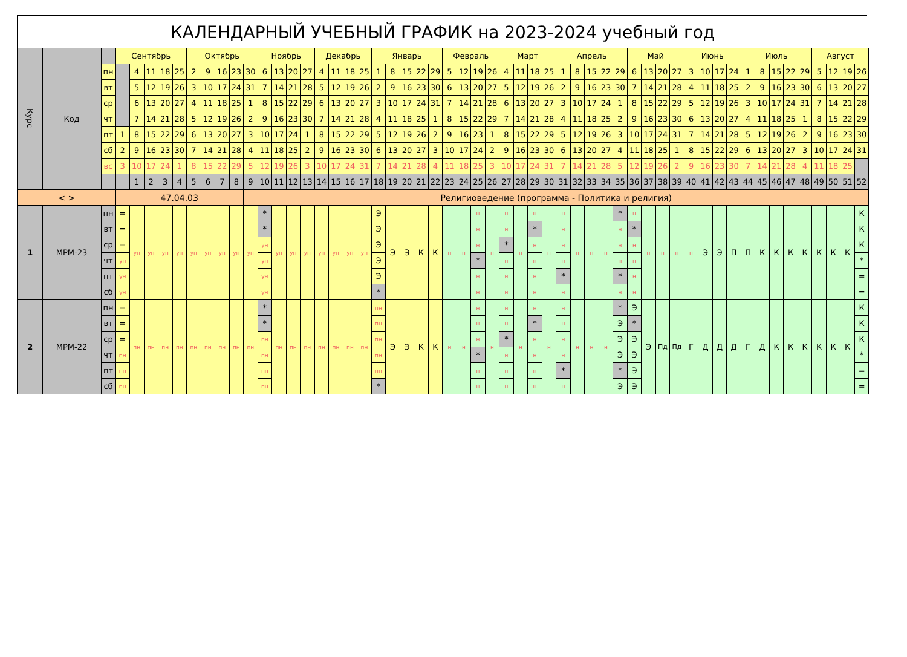КАЛЕНДАРНЫЙ УЧЕБНЫЙ ГРАФИК на 2023-2024 учебный год
| Курс | Код | | Сентябрь | | | | | Октябрь | | | | | Ноябрь | | | | Декабрь | | | | Январь | | | | | Февраль | | | | Март | | | | Апрель | | | | | Май | | | | Июнь | | | | Июль | | | | | Август | | | |
| | | пн | | 4 | 11 | 18 | 25 | 2 | 9 | 16 | 23 | 30 | 6 | 13 | 20 | 27 | 4 | 11 | 18 | 25 | 1 | 8 | 15 | 22 | 29 | 5 | 12 | 19 | 26 | 4 | 11 | 18 | 25 | 1 | 8 | 15 | 22 | 29 | 6 | 13 | 20 | 27 | 3 | 10 | 17 | 24 | 1 | 8 | 15 | 22 | 29 | 5 | 12 | 19 | 26 |
| | | вт | | 5 | 12 | 19 | 26 | 3 | 10 | 17 | 24 | 31 | 7 | 14 | 21 | 28 | 5 | 12 | 19 | 26 | 2 | 9 | 16 | 23 | 30 | 6 | 13 | 20 | 27 | 5 | 12 | 19 | 26 | 2 | 9 | 16 | 23 | 30 | 7 | 14 | 21 | 28 | 4 | 11 | 18 | 25 | 2 | 9 | 16 | 23 | 30 | 6 | 13 | 20 | 27 |
| | | ср | | 6 | 13 | 20 | 27 | 4 | 11 | 18 | 25 | 1 | 8 | 15 | 22 | 29 | 6 | 13 | 20 | 27 | 3 | 10 | 17 | 24 | 31 | 7 | 14 | 21 | 28 | 6 | 13 | 20 | 27 | 3 | 10 | 17 | 24 | 1 | 8 | 15 | 22 | 29 | 5 | 12 | 19 | 26 | 3 | 10 | 17 | 24 | 31 | 7 | 14 | 21 | 28 |
| | | чт | | 7 | 14 | 21 | 28 | 5 | 12 | 19 | 26 | 2 | 9 | 16 | 23 | 30 | 7 | 14 | 21 | 28 | 4 | 11 | 18 | 25 | 1 | 8 | 15 | 22 | 29 | 7 | 14 | 21 | 28 | 4 | 11 | 18 | 25 | 2 | 9 | 16 | 23 | 30 | 6 | 13 | 20 | 27 | 4 | 11 | 18 | 25 | 1 | 8 | 15 | 22 | 29 |
| | | пт | 1 | 8 | 15 | 22 | 29 | 6 | 13 | 20 | 27 | 3 | 10 | 17 | 24 | 1 | 8 | 15 | 22 | 29 | 5 | 12 | 19 | 26 | 2 | 9 | 16 | 23 | 1 | 8 | 15 | 22 | 29 | 5 | 12 | 19 | 26 | 3 | 10 | 17 | 24 | 31 | 7 | 14 | 21 | 28 | 5 | 12 | 19 | 26 | 2 | 9 | 16 | 23 | 30 |
| | | сб | 2 | 9 | 16 | 23 | 30 | 7 | 14 | 21 | 28 | 4 | 11 | 18 | 25 | 2 | 9 | 16 | 23 | 30 | 6 | 13 | 20 | 27 | 3 | 10 | 17 | 24 | 2 | 9 | 16 | 23 | 30 | 6 | 13 | 20 | 27 | 4 | 11 | 18 | 25 | 1 | 8 | 15 | 22 | 29 | 6 | 13 | 20 | 27 | 3 | 10 | 17 | 24 | 31 |
| | | вс | 3 | 10 | 17 | 24 | 1 | 8 | 15 | 22 | 29 | 5 | 12 | 19 | 26 | 3 | 10 | 17 | 24 | 31 | 7 | 14 | 21 | 28 | 4 | 11 | 18 | 25 | 3 | 10 | 17 | 24 | 31 | 7 | 14 | 21 | 28 | 5 | 12 | 19 | 26 | 2 | 9 | 16 | 23 | 30 | 7 | 14 | 21 | 28 | 4 | 11 | 18 | 25 | |
| | | | | 1 | 2 | 3 | 4 | 5 | 6 | 7 | 8 | 9 | 10 | 11 | 12 | 13 | 14 | 15 | 16 | 17 | 18 | 19 | 20 | 21 | 22 | 23 | 24 | 25 | 26 | 27 | 28 | 29 | 30 | 31 | 32 | 33 | 34 | 35 | 36 | 37 | 38 | 39 | 40 | 41 | 42 | 43 | 44 | 45 | 46 | 47 | 48 | 49 | 50 | 51 | 52 |
| < > | | | 47.04.03 | | | | | | | | | Религиоведение (программа - Политика и религия) | | | | | | | | | | | | | | | | | | | | | | | | | | | | | | | | | | | | | | | | | | | |
| 1 | МРМ-23 | пн | = | ун | ун | ун | ун | ун | ун | ун | ун | ун | * | ун | ун | ун | ун | ун | ун | ун | Э | Э | Э | К | К | н | н | н | н | н | н | н | н | н | н | н | н | * | н | н | н | н | н | Э | Э | П | П | К | К | К | К | К | К | К | К |
| | | вт | = | | | | | | | | | | * | | | | | | | | Э | | | | | | | н | | н | | * | | н | | | | н | * | | | | | | | | | | | | | | | | К |
| | | ср | = | | | | | | | | | | ун | | | | | | | | Э | | | | | | | н | | * | | н | | н | | | | н | н | | | | | | | | | | | | | | | | К |
| | | чт | ун | | | | | | | | | | ун | | | | | | | | Э | | | | | | | * | | н | | н | | н | | | | н | н | | | | | | | | | | | | | | | | * |
| | | пт | ун | | | | | | | | | | ун | | | | | | | | Э | | | | | | | н | | н | | н | | * | | | | * | н | | | | | | | | | | | | | | | | = |
| | | сб | ун | | | | | | | | | | ун | | | | | | | | * | | | | | | | н | | н | | н | | н | | | | н | н | | | | | | | | | | | | | | | | = |
| 2 | МРМ-22 | пн | = | пн | пн | пн | пн | пн | пн | пн | пн | пн | * | пн | пн | пн | пн | пн | пн | пн | пн | Э | Э | К | К | н | н | н | н | н | н | н | н | н | н | н | н | * | Э | Э | Пд | Пд | Г | Д | Д | Д | Г | Д | К | К | К | К | К | К | К |
| | | вт | = | | | | | | | | | | * | | | | | | | | пн | | | | | | | н | | н | | * | | н | | | | Э | * | | | | | | | | | | | | | | | | К |
| | | ср | = | | | | | | | | | | пн | | | | | | | | пн | | | | | | | н | | * | | н | | н | | | | Э | Э | | | | | | | | | | | | | | | | К |
| | | чт | пн | | | | | | | | | | пн | | | | | | | | пн | | | | | | | * | | н | | н | | н | | | | Э | Э | | | | | | | | | | | | | | | | * |
| | | пт | пн | | | | | | | | | | пн | | | | | | | | пн | | | | | | | н | | н | | н | | * | | | | * | Э | | | | | | | | | | | | | | | | = |
| | | сб | пн | | | | | | | | | | пн | | | | | | | | * | | | | | | | н | | н | | н | | н | | | | Э | Э | | | | | | | | | | | | | | | | = |